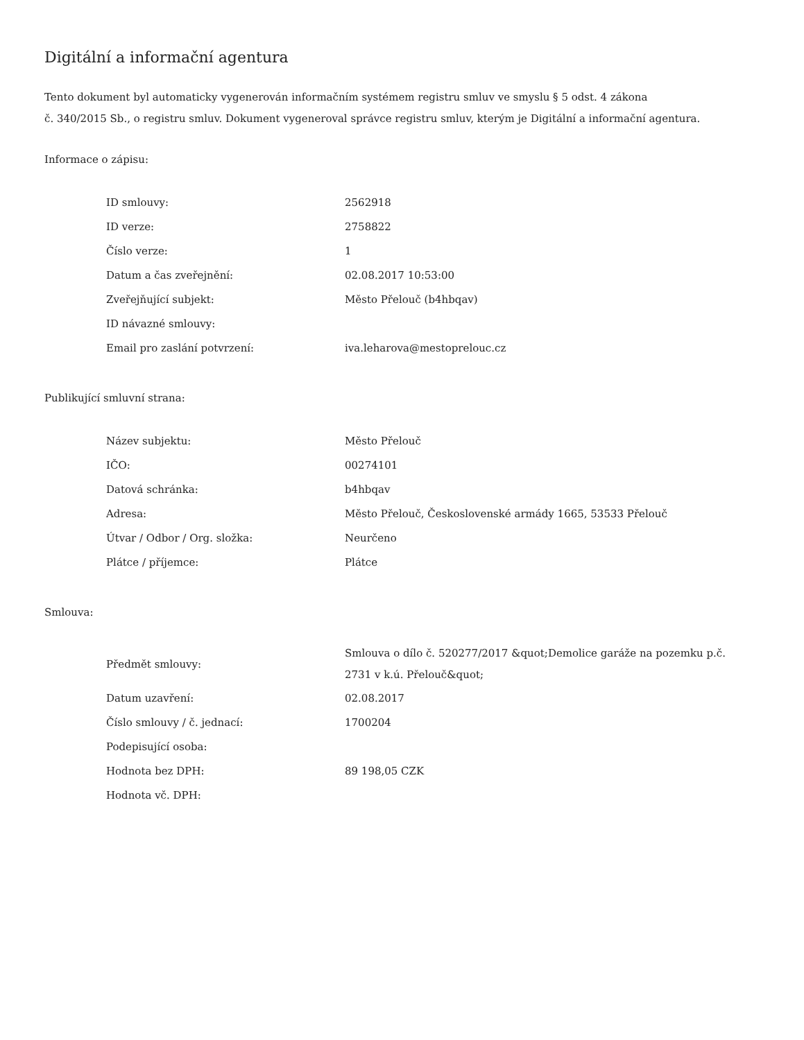Digitální a informační agentura
Tento dokument byl automaticky vygenerován informačním systémem registru smluv ve smyslu § 5 odst. 4 zákona
č. 340/2015 Sb., o registru smluv. Dokument vygeneroval správce registru smluv, kterým je Digitální a informační agentura.
Informace o zápisu:
| ID smlouvy: | 2562918 |
| ID verze: | 2758822 |
| Číslo verze: | 1 |
| Datum a čas zveřejnění: | 02.08.2017 10:53:00 |
| Zveřejňující subjekt: | Město Přelouč (b4hbqav) |
| ID návazné smlouvy: | |
| Email pro zaslání potvrzení: | iva.leharova@mestoprelouc.cz |
Publikující smluvní strana:
| Název subjektu: | Město Přelouč |
| IČO: | 00274101 |
| Datová schránka: | b4hbqav |
| Adresa: | Město Přelouč, Československé armády 1665, 53533 Přelouč |
| Útvar / Odbor / Org. složka: | Neurčeno |
| Plátce / příjemce: | Plátce |
Smlouva:
| Předmět smlouvy: | Smlouva o dílo č. 520277/2017 &quot;Demolice garáže na pozemku p.č. 2731 v k.ú. Přelouč&quot; |
| Datum uzavření: | 02.08.2017 |
| Číslo smlouvy / č. jednací: | 1700204 |
| Podepisující osoba: | |
| Hodnota bez DPH: | 89 198,05 CZK |
| Hodnota vč. DPH: | |